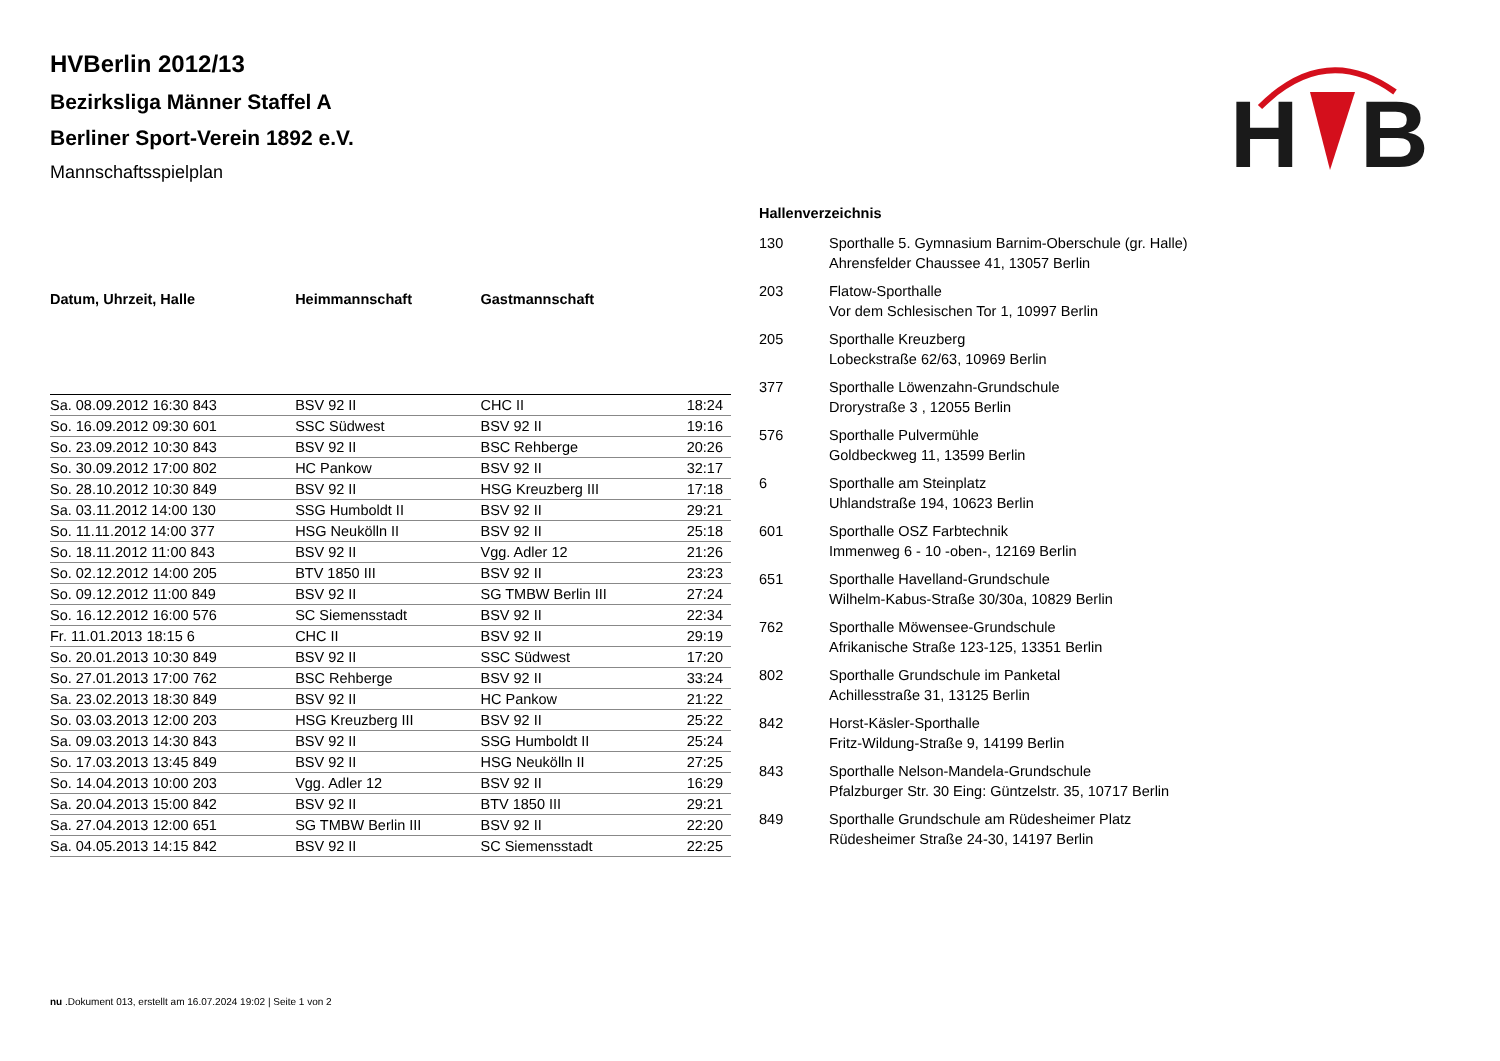H
B
HVBerlin 2012/13
Bezirksliga Männer Staffel A
Berliner Sport-Verein 1892 e.V.
Mannschaftsspielplan
| Datum, Uhrzeit, Halle | Heimmannschaft | Gastmannschaft | |
| --- | --- | --- | --- |
| Sa. 08.09.2012 16:30 843 | BSV 92 II | CHC II | 18:24 |
| So. 16.09.2012 09:30 601 | SSC Südwest | BSV 92 II | 19:16 |
| So. 23.09.2012 10:30 843 | BSV 92 II | BSC Rehberge | 20:26 |
| So. 30.09.2012 17:00 802 | HC Pankow | BSV 92 II | 32:17 |
| So. 28.10.2012 10:30 849 | BSV 92 II | HSG Kreuzberg III | 17:18 |
| Sa. 03.11.2012 14:00 130 | SSG Humboldt II | BSV 92 II | 29:21 |
| So. 11.11.2012 14:00 377 | HSG Neukölln II | BSV 92 II | 25:18 |
| So. 18.11.2012 11:00 843 | BSV 92 II | Vgg. Adler 12 | 21:26 |
| So. 02.12.2012 14:00 205 | BTV 1850 III | BSV 92 II | 23:23 |
| So. 09.12.2012 11:00 849 | BSV 92 II | SG TMBW Berlin III | 27:24 |
| So. 16.12.2012 16:00 576 | SC Siemensstadt | BSV 92 II | 22:34 |
| Fr. 11.01.2013 18:15 6 | CHC II | BSV 92 II | 29:19 |
| So. 20.01.2013 10:30 849 | BSV 92 II | SSC Südwest | 17:20 |
| So. 27.01.2013 17:00 762 | BSC Rehberge | BSV 92 II | 33:24 |
| Sa. 23.02.2013 18:30 849 | BSV 92 II | HC Pankow | 21:22 |
| So. 03.03.2013 12:00 203 | HSG Kreuzberg III | BSV 92 II | 25:22 |
| Sa. 09.03.2013 14:30 843 | BSV 92 II | SSG Humboldt II | 25:24 |
| So. 17.03.2013 13:45 849 | BSV 92 II | HSG Neukölln II | 27:25 |
| So. 14.04.2013 10:00 203 | Vgg. Adler 12 | BSV 92 II | 16:29 |
| Sa. 20.04.2013 15:00 842 | BSV 92 II | BTV 1850 III | 29:21 |
| Sa. 27.04.2013 12:00 651 | SG TMBW Berlin III | BSV 92 II | 22:20 |
| Sa. 04.05.2013 14:15 842 | BSV 92 II | SC Siemensstadt | 22:25 |
Hallenverzeichnis
| 130 | Sporthalle 5. Gymnasium Barnim-Oberschule (gr. Halle) Ahrensfelder Chaussee 41, 13057 Berlin |
| 203 | Flatow-Sporthalle Vor dem Schlesischen Tor 1, 10997 Berlin |
| 205 | Sporthalle Kreuzberg Lobeckstraße 62/63, 10969 Berlin |
| 377 | Sporthalle Löwenzahn-Grundschule Drorystraße 3 , 12055 Berlin |
| 576 | Sporthalle Pulvermühle Goldbeckweg 11, 13599 Berlin |
| 6 | Sporthalle am Steinplatz Uhlandstraße 194, 10623 Berlin |
| 601 | Sporthalle OSZ Farbtechnik Immenweg 6 - 10 -oben-, 12169 Berlin |
| 651 | Sporthalle Havelland-Grundschule Wilhelm-Kabus-Straße 30/30a, 10829 Berlin |
| 762 | Sporthalle Möwensee-Grundschule Afrikanische Straße 123-125, 13351 Berlin |
| 802 | Sporthalle Grundschule im Panketal Achillesstraße 31, 13125 Berlin |
| 842 | Horst-Käsler-Sporthalle Fritz-Wildung-Straße 9, 14199 Berlin |
| 843 | Sporthalle Nelson-Mandela-Grundschule Pfalzburger Str. 30 Eing: Güntzelstr. 35, 10717 Berlin |
| 849 | Sporthalle Grundschule am Rüdesheimer Platz Rüdesheimer Straße 24-30, 14197 Berlin |
nu .Dokument 013, erstellt am 16.07.2024 19:02 | Seite 1 von 2